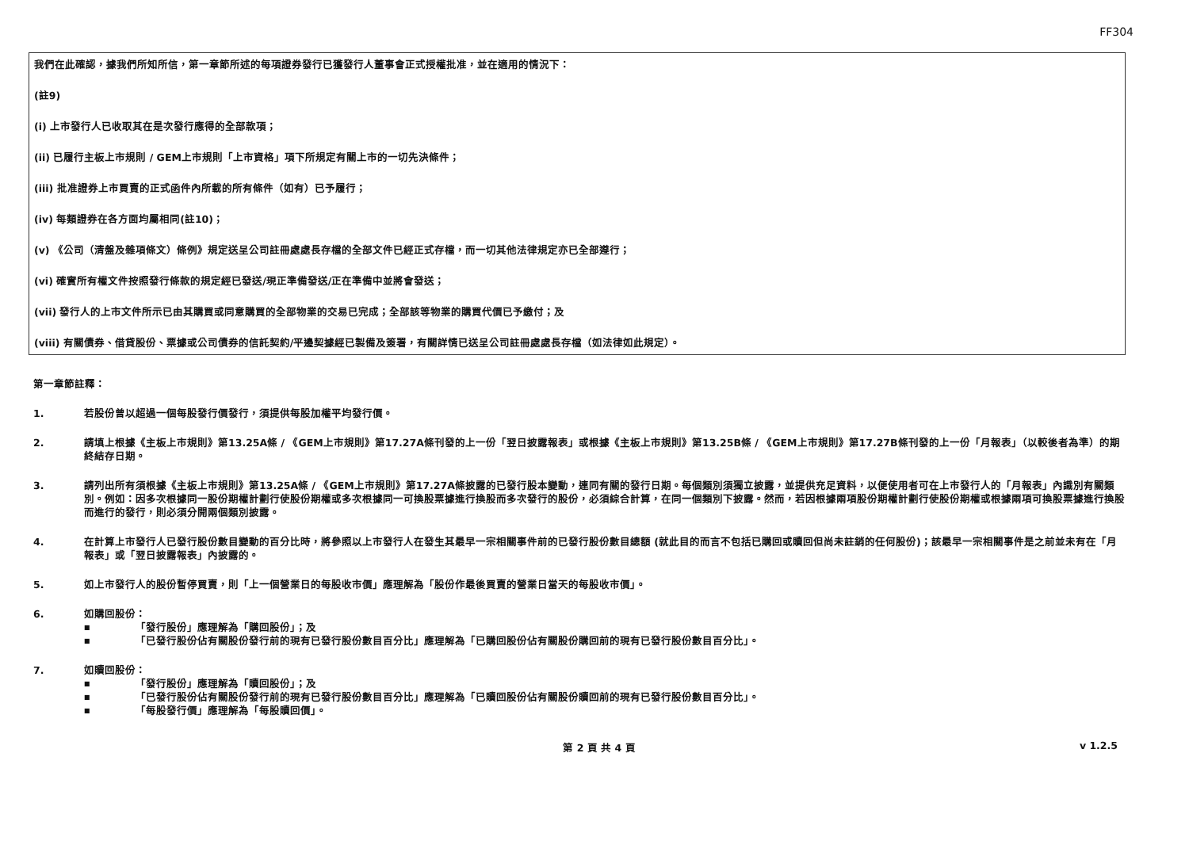FF304
我們在此確認，據我們所知所信，第一章節所述的每項證券發行已獲發行人董事會正式授權批准，並在適用的情況下：
(註9)
(i) 上市發行人已收取其在是次發行應得的全部款項；
(ii) 已履行主板上市規則 / GEM上市規則「上市資格」項下所規定有關上市的一切先決條件；
(iii) 批准證券上市買賣的正式函件內所載的所有條件（如有）已予履行；
(iv) 每類證券在各方面均屬相同(註10)；
(v) 《公司（清盤及雜項條文）條例》規定送呈公司註冊處處長存檔的全部文件已經正式存檔，而一切其他法律規定亦已全部遵行；
(vi) 確實所有權文件按照發行條款的規定經已發送/現正準備發送/正在準備中並將會發送；
(vii) 發行人的上市文件所示已由其購買或同意購買的全部物業的交易已完成；全部該等物業的購買代價已予繳付；及
(viii) 有關債券、借貸股份、票據或公司債券的信託契約/平邊契據經已製備及簽署，有關詳情已送呈公司註冊處處長存檔（如法律如此規定）。
第一章節註釋：
1. 若股份曾以超過一個每股發行價發行，須提供每股加權平均發行價。
2. 請填上根據《主板上市規則》第13.25A條 / 《GEM上市規則》第17.27A條刊發的上一份「翌日披露報表」或根據《主板上市規則》第13.25B條 / 《GEM上市規則》第17.27B條刊發的上一份「月報表」（以較後者為準）的期終結存日期。
3. 請列出所有須根據《主板上市規則》第13.25A條 / 《GEM上市規則》第17.27A條披露的已發行股本變動，連同有關的發行日期。每個類別須獨立披露，並提供充足資料，以便使用者可在上市發行人的「月報表」內識別有關類別。例如：因多次根據同一股份期權計劃行使股份期權或多次根據同一可換股票據進行換股而多次發行的股份，必須綜合計算，在同一個類別下披露。然而，若因根據兩項股份期權計劃行使股份期權或根據兩項可換股票據進行換股而進行的發行，則必須分開兩個類別披露。
4. 在計算上市發行人已發行股份數目變動的百分比時，將參照以上市發行人在發生其最早一宗相關事件前的已發行股份數目總額 (就此目的而言不包括已購回或贖回但尚未註銷的任何股份)；該最早一宗相關事件是之前並未有在「月報表」或「翌日披露報表」內披露的。
5. 如上市發行人的股份暫停買賣，則「上一個營業日的每股收市價」應理解為「股份作最後買賣的營業日當天的每股收市價」。
6. 如購回股份：
■ 「發行股份」應理解為「購回股份」；及
■ 「已發行股份佔有關股份發行前的現有已發行股份數目百分比」應理解為「已購回股份佔有關股份購回前的現有已發行股份數目百分比」。
7. 如贖回股份：
■ 「發行股份」應理解為「贖回股份」；及
■ 「已發行股份佔有關股份發行前的現有已發行股份數目百分比」應理解為「已贖回股份佔有關股份贖回前的現有已發行股份數目百分比」。
■ 「每股發行價」應理解為「每股贖回價」。
第 2 頁 共 4 頁 v 1.2.5